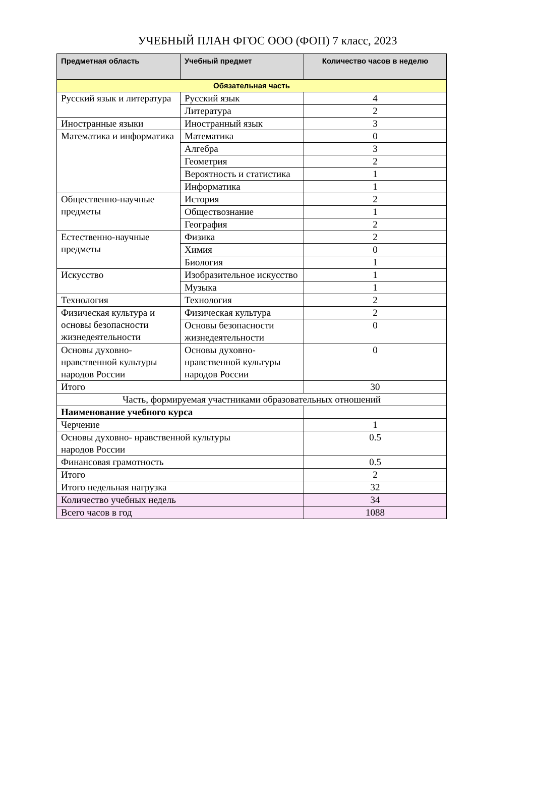УЧЕБНЫЙ ПЛАН ФГОС ООО (ФОП) 7 класс, 2023
| Предметная область | Учебный предмет | Количество часов в неделю |
| --- | --- | --- |
| Обязательная часть | | |
| Русский язык и литература | Русский язык | 4 |
| | Литература | 2 |
| Иностранные языки | Иностранный язык | 3 |
| Математика и информатика | Математика | 0 |
| | Алгебра | 3 |
| | Геометрия | 2 |
| | Вероятность и статистика | 1 |
| | Информатика | 1 |
| Общественно-научные предметы | История | 2 |
| | Обществознание | 1 |
| | География | 2 |
| Естественно-научные предметы | Физика | 2 |
| | Химия | 0 |
| | Биология | 1 |
| Искусство | Изобразительное искусство | 1 |
| | Музыка | 1 |
| Технология | Технология | 2 |
| Физическая культура и основы безопасности жизнедеятельности | Физическая культура | 2 |
| | Основы безопасности жизнедеятельности | 0 |
| Основы духовно-нравственной культуры народов России | Основы духовно-нравственной культуры народов России | 0 |
| Итого | | 30 |
| Часть, формируемая участниками образовательных отношений | | |
| Наименование учебного курса | | |
| Черчение | | 1 |
| Основы духовно- нравственной культуры народов России | | 0.5 |
| Финансовая грамотность | | 0.5 |
| Итого | | 2 |
| Итого недельная нагрузка | | 32 |
| Количество учебных недель | | 34 |
| Всего часов в год | | 1088 |